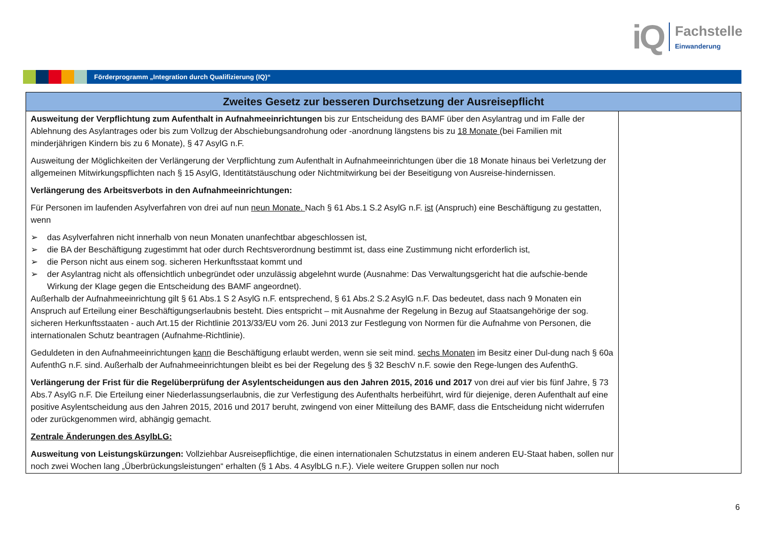iQ
Fachstelle
Einwanderung
Förderprogramm „Integration durch Qualifizierung (IQ)“
| Zweites Gesetz zur besseren Durchsetzung der Ausreisepflicht | |
| --- | --- |
| Ausweitung der Verpflichtung zum Aufenthalt in Aufnahmeeinrichtungen bis zur Entscheidung des BAMF über den Asylantrag und im Falle der Ablehnung des Asylantrages oder bis zum Vollzug der Abschiebungsandrohung oder -anordnung längstens bis zu 18 Monate (bei Familien mit minderjährigen Kindern bis zu 6 Monate), § 47 AsylG n.F. Ausweitung der Möglichkeiten der Verlängerung der Verpflichtung zum Aufenthalt in Aufnahmeeinrichtungen über die 18 Monate hinaus bei Verletzung der allgemeinen Mitwirkungspflichten nach § 15 AsylG, Identitätstäuschung oder Nichtmitwirkung bei der Beseitigung von Ausreise-hindernissen. Verlängerung des Arbeitsverbots in den Aufnahmeeinrichtungen: Für Personen im laufenden Asylverfahren von drei auf nun neun Monate. Nach § 61 Abs.1 S.2 AsylG n.F. ist (Anspruch) eine Beschäftigung zu gestatten, wenn ➢ das Asylverfahren nicht innerhalb von neun Monaten unanfechtbar abgeschlossen ist, ➢ die BA der Beschäftigung zugestimmt hat oder durch Rechtsverordnung bestimmt ist, dass eine Zustimmung nicht erforderlich ist, ➢ die Person nicht aus einem sog. sicheren Herkunftsstaat kommt und ➢ der Asylantrag nicht als offensichtlich unbegründet oder unzulässig abgelehnt wurde (Ausnahme: Das Verwaltungsgericht hat die aufschie-bende Wirkung der Klage gegen die Entscheidung des BAMF angeordnet). Außerhalb der Aufnahmeeinrichtung gilt § 61 Abs.1 S 2 AsylG n.F. entsprechend, § 61 Abs.2 S.2 AsylG n.F. Das bedeutet, dass nach 9 Monaten ein Anspruch auf Erteilung einer Beschäftigungserlaubnis besteht. Dies entspricht – mit Ausnahme der Regelung in Bezug auf Staatsangehörige der sog. sicheren Herkunftsstaaten - auch Art.15 der Richtlinie 2013/33/EU vom 26. Juni 2013 zur Festlegung von Normen für die Aufnahme von Personen, die internationalen Schutz beantragen (Aufnahme-Richtlinie). Geduldeten in den Aufnahmeeinrichtungen kann die Beschäftigung erlaubt werden, wenn sie seit mind. sechs Monaten im Besitz einer Dul-dung nach § 60a AufenthG n.F. sind. Außerhalb der Aufnahmeeinrichtungen bleibt es bei der Regelung des § 32 BeschV n.F. sowie den Rege-lungen des AufenthG. Verlängerung der Frist für die Regelüberprüfung der Asylentscheidungen aus den Jahren 2015, 2016 und 2017 von drei auf vier bis fünf Jahre, § 73 Abs.7 AsylG n.F. Die Erteilung einer Niederlassungserlaubnis, die zur Verfestigung des Aufenthalts herbeiführt, wird für diejenige, deren Aufenthalt auf eine positive Asylentscheidung aus den Jahren 2015, 2016 und 2017 beruht, zwingend von einer Mitteilung des BAMF, dass die Entscheidung nicht widerrufen oder zurückgenommen wird, abhängig gemacht. Zentrale Änderungen des AsylbLG: Ausweitung von Leistungskürzungen: Vollziehbar Ausreisepflichtige, die einen internationalen Schutzstatus in einem anderen EU-Staat haben, sollen nur noch zwei Wochen lang „Überbrückungsleistungen“ erhalten (§ 1 Abs. 4 AsylbLG n.F.). Viele weitere Gruppen sollen nur noch | |
6